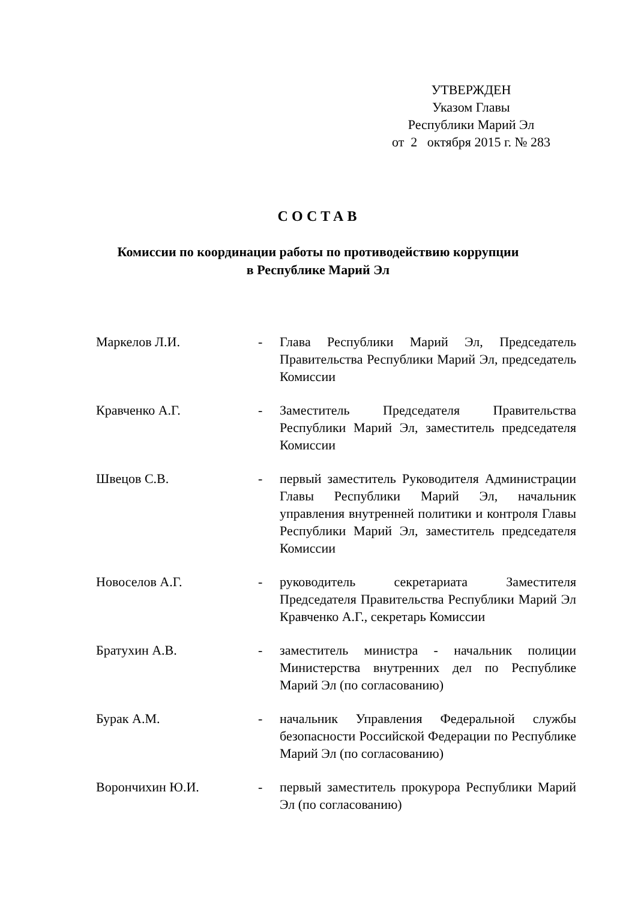УТВЕРЖДЕН
Указом Главы
Республики Марий Эл
от 2 октября 2015 г. № 283
СОСТАВ
Комиссии по координации работы по противодействию коррупции
в Республике Марий Эл
| Маркелов Л.И. | - | Глава Республики Марий Эл, Председатель Правительства Республики Марий Эл, председатель Комиссии |
| Кравченко А.Г. | - | Заместитель Председателя Правительства Республики Марий Эл, заместитель председателя Комиссии |
| Швецов С.В. | - | первый заместитель Руководителя Администрации Главы Республики Марий Эл, начальник управления внутренней политики и контроля Главы Республики Марий Эл, заместитель председателя Комиссии |
| Новоселов А.Г. | - | руководитель секретариата Заместителя Председателя Правительства Республики Марий Эл Кравченко А.Г., секретарь Комиссии |
| Братухин А.В. | - | заместитель министра - начальник полиции Министерства внутренних дел по Республике Марий Эл (по согласованию) |
| Бурак А.М. | - | начальник Управления Федеральной службы безопасности Российской Федерации по Республике Марий Эл (по согласованию) |
| Ворончихин Ю.И. | - | первый заместитель прокурора Республики Марий Эл (по согласованию) |